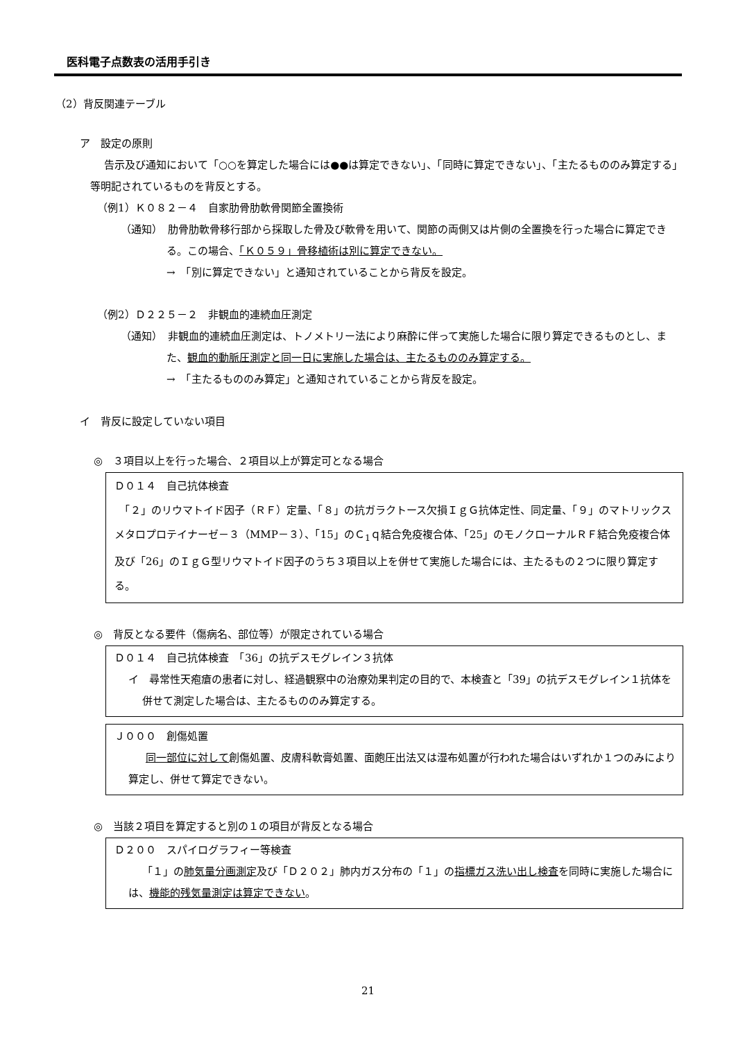医科電子点数表の活用手引き
（2）背反関連テーブル
ア　設定の原則
告示及び通知において「○○を算定した場合には●●は算定できない」、「同時に算定できない」、「主たるもののみ算定する」等明記されているものを背反とする。
（例1）Ｋ０８２－４　自家肋骨肋軟骨関節全置換術
（通知）　肋骨肋軟骨移行部から採取した骨及び軟骨を用いて、関節の両側又は片側の全置換を行った場合に算定できる。この場合、「Ｋ０５９」骨移植術は別に算定できない。
→　「別に算定できない」と通知されていることから背反を設定。
（例2）Ｄ２２５－２　非観血的連続血圧測定
（通知）　非観血的連続血圧測定は、トノメトリー法により麻酔に伴って実施した場合に限り算定できるものとし、また、観血的動脈圧測定と同一日に実施した場合は、主たるもののみ算定する。
→　「主たるもののみ算定」と通知されていることから背反を設定。
イ　背反に設定していない項目
◎　３項目以上を行った場合、２項目以上が算定可となる場合
Ｄ０１４　自己抗体検査
　「２」のリウマトイド因子（ＲＦ）定量、「８」の抗ガラクトース欠損ＩｇＧ抗体定性、同定量、「９」のマトリックスメタロプロテイナーゼ－３（MMP－３）、「15」のＣ<sub>1</sub>ｑ結合免疫複合体、「25」のモノクローナルＲＦ結合免疫複合体及び「26」のＩｇＧ型リウマトイド因子のうち３項目以上を併せて実施した場合には、主たるもの２つに限り算定する。
◎　背反となる要件（傷病名、部位等）が限定されている場合
Ｄ０１４　自己抗体検査　「36」の抗デスモグレイン３抗体
イ　尋常性天疱瘡の患者に対し、経過観察中の治療効果判定の目的で、本検査と「39」の抗デスモグレイン１抗体を併せて測定した場合は、主たるもののみ算定する。
Ｊ０００　創傷処置
同一部位に対して創傷処置、皮膚科軟膏処置、面皰圧出法又は湿布処置が行われた場合はいずれか１つのみにより算定し、併せて算定できない。
◎　当該２項目を算定すると別の１の項目が背反となる場合
Ｄ２００　スパイログラフィー等検査
「１」の肺気量分画測定及び「Ｄ２０２」肺内ガス分布の「１」の指標ガス洗い出し検査を同時に実施した場合には、機能的残気量測定は算定できない。
21